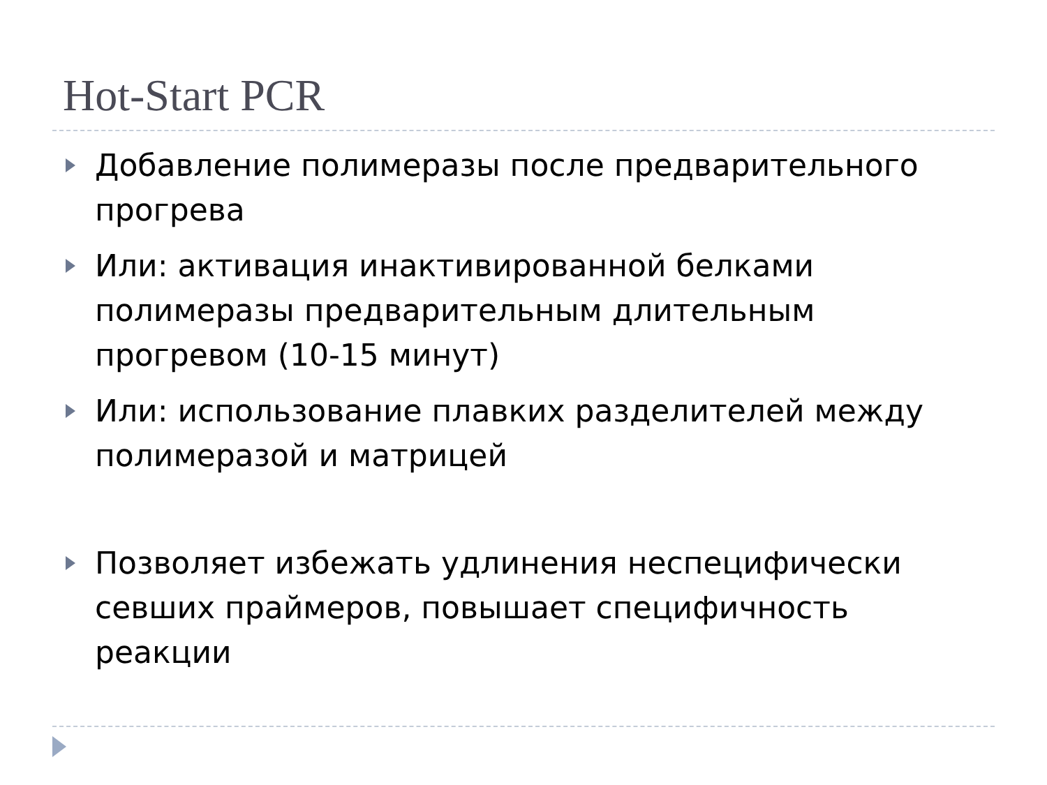Hot-Start PCR
Добавление полимеразы после предварительного прогрева
Или: активация инактивированной белками полимеразы предварительным длительным прогревом (10-15 минут)
Или: использование плавких разделителей между полимеразой и матрицей
Позволяет избежать удлинения неспецифически севших праймеров, повышает специфичность реакции